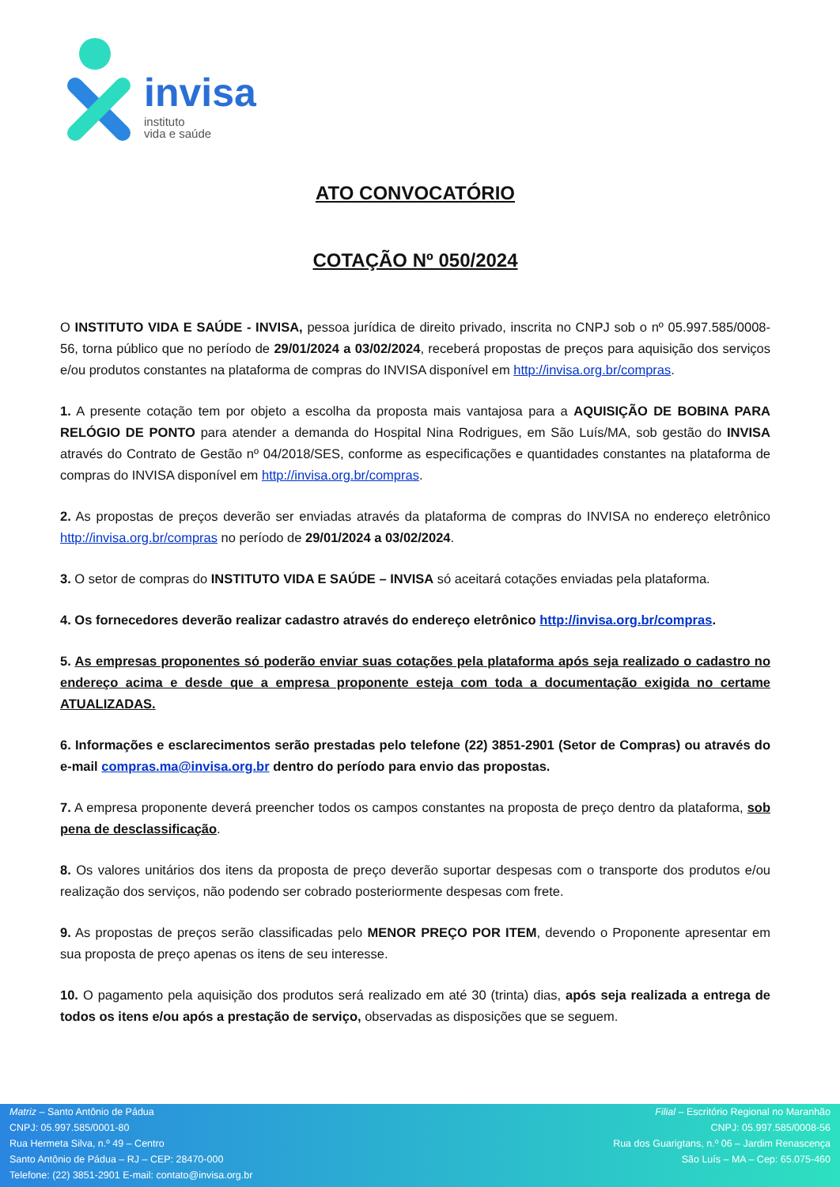invisa
instituto
vida e saúde
ATO CONVOCATÓRIO
COTAÇÃO Nº 050/2024
O INSTITUTO VIDA E SAÚDE - INVISA, pessoa jurídica de direito privado, inscrita no CNPJ sob o nº 05.997.585/0008-56, torna público que no período de 29/01/2024 a 03/02/2024, receberá propostas de preços para aquisição dos serviços e/ou produtos constantes na plataforma de compras do INVISA disponível em http://invisa.org.br/compras.
1. A presente cotação tem por objeto a escolha da proposta mais vantajosa para a AQUISIÇÃO DE BOBINA PARA RELÓGIO DE PONTO para atender a demanda do Hospital Nina Rodrigues, em São Luís/MA, sob gestão do INVISA através do Contrato de Gestão nº 04/2018/SES, conforme as especificações e quantidades constantes na plataforma de compras do INVISA disponível em http://invisa.org.br/compras.
2. As propostas de preços deverão ser enviadas através da plataforma de compras do INVISA no endereço eletrônico http://invisa.org.br/compras no período de 29/01/2024 a 03/02/2024.
3. O setor de compras do INSTITUTO VIDA E SAÚDE – INVISA só aceitará cotações enviadas pela plataforma.
4. Os fornecedores deverão realizar cadastro através do endereço eletrônico http://invisa.org.br/compras.
5. As empresas proponentes só poderão enviar suas cotações pela plataforma após seja realizado o cadastro no endereço acima e desde que a empresa proponente esteja com toda a documentação exigida no certame ATUALIZADAS.
6. Informações e esclarecimentos serão prestadas pelo telefone (22) 3851-2901 (Setor de Compras) ou através do e-mail compras.ma@invisa.org.br dentro do período para envio das propostas.
7. A empresa proponente deverá preencher todos os campos constantes na proposta de preço dentro da plataforma, sob pena de desclassificação.
8. Os valores unitários dos itens da proposta de preço deverão suportar despesas com o transporte dos produtos e/ou realização dos serviços, não podendo ser cobrado posteriormente despesas com frete.
9. As propostas de preços serão classificadas pelo MENOR PREÇO POR ITEM, devendo o Proponente apresentar em sua proposta de preço apenas os itens de seu interesse.
10. O pagamento pela aquisição dos produtos será realizado em até 30 (trinta) dias, após seja realizada a entrega de todos os itens e/ou após a prestação de serviço, observadas as disposições que se seguem.
Matriz – Santo Antônio de Pádua
CNPJ: 05.997.585/0001-80
Rua Hermeta Silva, n.º 49 – Centro
Santo Antônio de Pádua – RJ – CEP: 28470-000
Telefone: (22) 3851-2901 E-mail: contato@invisa.org.br
Filial – Escritório Regional no Maranhão
CNPJ: 05.997.585/0008-56
Rua dos Guarigtans, n.º 06 – Jardim Renascença
São Luís – MA – Cep: 65.075-460